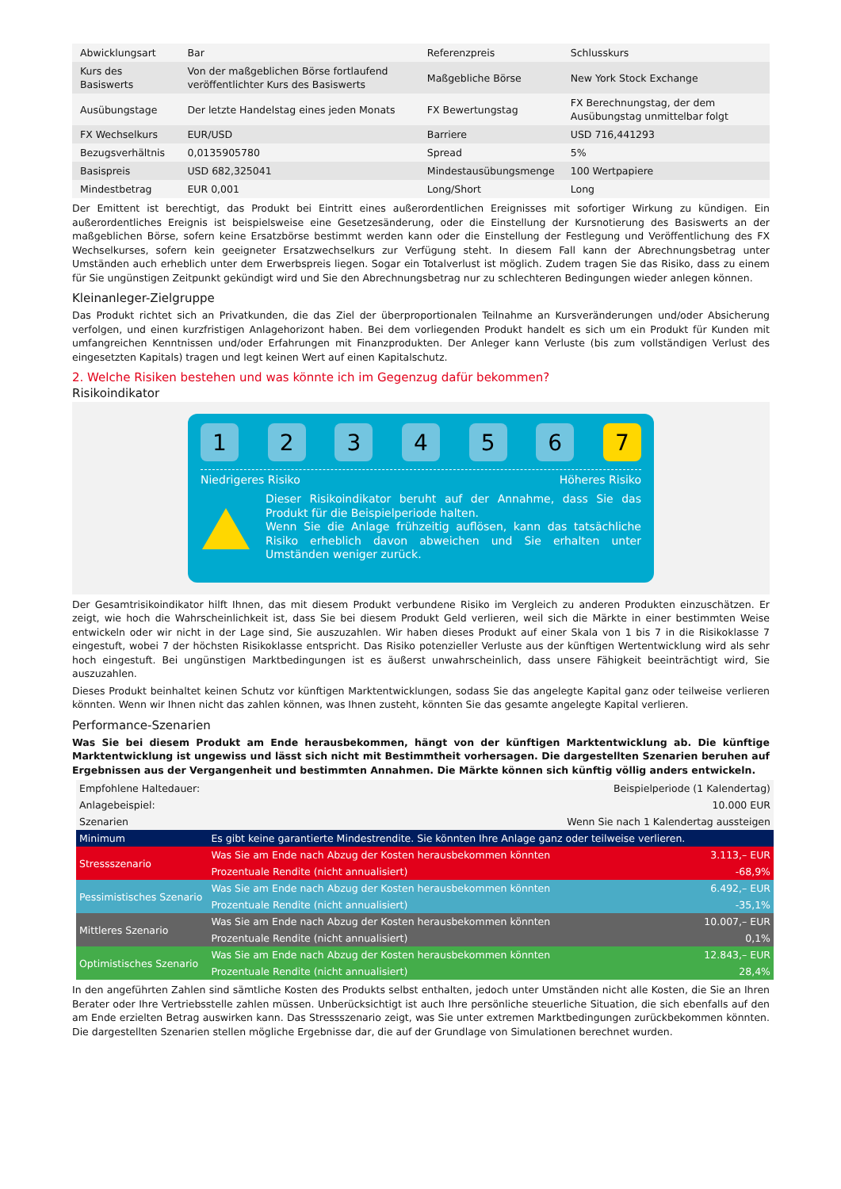| Abwicklungsart | Bar | Referenzpreis | Schlusskurs |
| Kurs des Basiswerts | Von der maßgeblichen Börse fortlaufend veröffentlichter Kurs des Basiswerts | Maßgebliche Börse | New York Stock Exchange |
| Ausübungstage | Der letzte Handelstag eines jeden Monats | FX Bewertungstag | FX Berechnungstag, der dem Ausübungstag unmittelbar folgt |
| FX Wechselkurs | EUR/USD | Barriere | USD 716,441293 |
| Bezugsverhältnis | 0,0135905780 | Spread | 5% |
| Basispreis | USD 682,325041 | Mindestausübungsmenge | 100 Wertpapiere |
| Mindestbetrag | EUR 0,001 | Long/Short | Long |
Der Emittent ist berechtigt, das Produkt bei Eintritt eines außerordentlichen Ereignisses mit sofortiger Wirkung zu kündigen. Ein außerordentliches Ereignis ist beispielsweise eine Gesetzesänderung, oder die Einstellung der Kursnotierung des Basiswerts an der maßgeblichen Börse, sofern keine Ersatzbörse bestimmt werden kann oder die Einstellung der Festlegung und Veröffentlichung des FX Wechselkurses, sofern kein geeigneter Ersatzwechselkurs zur Verfügung steht. In diesem Fall kann der Abrechnungsbetrag unter Umständen auch erheblich unter dem Erwerbspreis liegen. Sogar ein Totalverlust ist möglich. Zudem tragen Sie das Risiko, dass zu einem für Sie ungünstigen Zeitpunkt gekündigt wird und Sie den Abrechnungsbetrag nur zu schlechteren Bedingungen wieder anlegen können.
Kleinanleger-Zielgruppe
Das Produkt richtet sich an Privatkunden, die das Ziel der überproportionalen Teilnahme an Kursveränderungen und/oder Absicherung verfolgen, und einen kurzfristigen Anlagehorizont haben. Bei dem vorliegenden Produkt handelt es sich um ein Produkt für Kunden mit umfangreichen Kenntnissen und/oder Erfahrungen mit Finanzprodukten. Der Anleger kann Verluste (bis zum vollständigen Verlust des eingesetzten Kapitals) tragen und legt keinen Wert auf einen Kapitalschutz.
2. Welche Risiken bestehen und was könnte ich im Gegenzug dafür bekommen?
Risikoindikator
1 2 3 4 5 6 7
Niedrigeres Risiko Höheres Risiko
Dieser Risikoindikator beruht auf der Annahme, dass Sie das Produkt für die Beispielperiode halten.
Wenn Sie die Anlage frühzeitig auflösen, kann das tatsächliche Risiko erheblich davon abweichen und Sie erhalten unter Umständen weniger zurück.
Der Gesamtrisikoindikator hilft Ihnen, das mit diesem Produkt verbundene Risiko im Vergleich zu anderen Produkten einzuschätzen. Er zeigt, wie hoch die Wahrscheinlichkeit ist, dass Sie bei diesem Produkt Geld verlieren, weil sich die Märkte in einer bestimmten Weise entwickeln oder wir nicht in der Lage sind, Sie auszuzahlen. Wir haben dieses Produkt auf einer Skala von 1 bis 7 in die Risikoklasse 7 eingestuft, wobei 7 der höchsten Risikoklasse entspricht. Das Risiko potenzieller Verluste aus der künftigen Wertentwicklung wird als sehr hoch eingestuft. Bei ungünstigen Marktbedingungen ist es äußerst unwahrscheinlich, dass unsere Fähigkeit beeinträchtigt wird, Sie auszuzahlen.
Dieses Produkt beinhaltet keinen Schutz vor künftigen Marktentwicklungen, sodass Sie das angelegte Kapital ganz oder teilweise verlieren könnten. Wenn wir Ihnen nicht das zahlen können, was Ihnen zusteht, könnten Sie das gesamte angelegte Kapital verlieren.
Performance-Szenarien
Was Sie bei diesem Produkt am Ende herausbekommen, hängt von der künftigen Marktentwicklung ab. Die künftige Marktentwicklung ist ungewiss und lässt sich nicht mit Bestimmtheit vorhersagen. Die dargestellten Szenarien beruhen auf Ergebnissen aus der Vergangenheit und bestimmten Annahmen. Die Märkte können sich künftig völlig anders entwickeln.
| Empfohlene Haltedauer: | | Beispielperiode (1 Kalendertag) |
| Anlagebeispiel: | | 10.000 EUR |
| Szenarien | | Wenn Sie nach 1 Kalendertag aussteigen |
| Minimum | Es gibt keine garantierte Mindestrendite. Sie könnten Ihre Anlage ganz oder teilweise verlieren. | |
| Stressszenario | Was Sie am Ende nach Abzug der Kosten herausbekommen könnten | 3.113,– EUR |
| | Prozentuale Rendite (nicht annualisiert) | -68,9% |
| Pessimistisches Szenario | Was Sie am Ende nach Abzug der Kosten herausbekommen könnten | 6.492,– EUR |
| | Prozentuale Rendite (nicht annualisiert) | -35,1% |
| Mittleres Szenario | Was Sie am Ende nach Abzug der Kosten herausbekommen könnten | 10.007,– EUR |
| | Prozentuale Rendite (nicht annualisiert) | 0,1% |
| Optimistisches Szenario | Was Sie am Ende nach Abzug der Kosten herausbekommen könnten | 12.843,– EUR |
| | Prozentuale Rendite (nicht annualisiert) | 28,4% |
In den angeführten Zahlen sind sämtliche Kosten des Produkts selbst enthalten, jedoch unter Umständen nicht alle Kosten, die Sie an Ihren Berater oder Ihre Vertriebsstelle zahlen müssen. Unberücksichtigt ist auch Ihre persönliche steuerliche Situation, die sich ebenfalls auf den am Ende erzielten Betrag auswirken kann. Das Stressszenario zeigt, was Sie unter extremen Marktbedingungen zurückbekommen könnten. Die dargestellten Szenarien stellen mögliche Ergebnisse dar, die auf der Grundlage von Simulationen berechnet wurden.